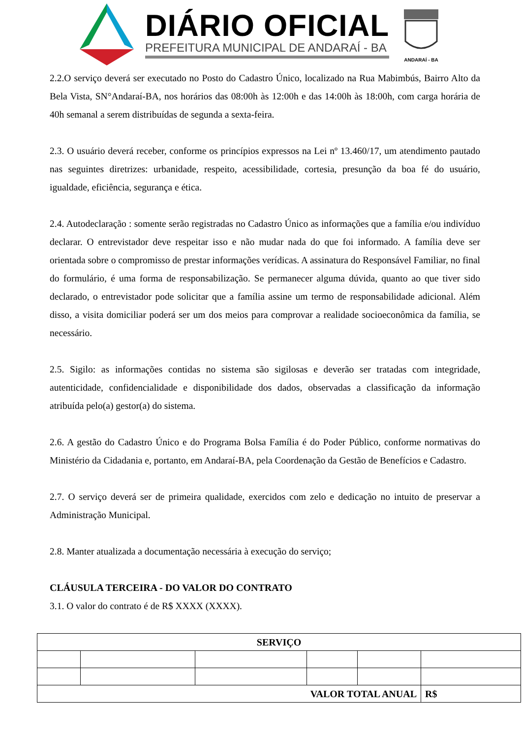DIÁRIO OFICIAL
PREFEITURA MUNICIPAL DE ANDARAÍ - BA
ANDARAÍ - BA
2.2.O serviço deverá ser executado no Posto do Cadastro Único, localizado na Rua Mabimbús, Bairro Alto da Bela Vista, SN°Andaraí-BA, nos horários das 08:00h às 12:00h e das 14:00h às 18:00h, com carga horária de 40h semanal a serem distribuídas de segunda a sexta-feira.
2.3. O usuário deverá receber, conforme os princípios expressos na Lei nº 13.460/17, um atendimento pautado nas seguintes diretrizes: urbanidade, respeito, acessibilidade, cortesia, presunção da boa fé do usuário, igualdade, eficiência, segurança e ética.
2.4. Autodeclaração : somente serão registradas no Cadastro Único as informações que a família e/ou indivíduo declarar. O entrevistador deve respeitar isso e não mudar nada do que foi informado. A família deve ser orientada sobre o compromisso de prestar informações verídicas. A assinatura do Responsável Familiar, no final do formulário, é uma forma de responsabilização. Se permanecer alguma dúvida, quanto ao que tiver sido declarado, o entrevistador pode solicitar que a família assine um termo de responsabilidade adicional. Além disso, a visita domiciliar poderá ser um dos meios para comprovar a realidade socioeconômica da família, se necessário.
2.5. Sigilo: as informações contidas no sistema são sigilosas e deverão ser tratadas com integridade, autenticidade, confidencialidade e disponibilidade dos dados, observadas a classificação da informação atribuída pelo(a) gestor(a) do sistema.
2.6. A gestão do Cadastro Único e do Programa Bolsa Família é do Poder Público, conforme normativas do Ministério da Cidadania e, portanto, em Andaraí-BA, pela Coordenação da Gestão de Benefícios e Cadastro.
2.7. O serviço deverá ser de primeira qualidade, exercidos com zelo e dedicação no intuito de preservar a Administração Municipal.
2.8. Manter atualizada a documentação necessária à execução do serviço;
CLÁUSULA TERCEIRA - DO VALOR DO CONTRATO
3.1. O valor do contrato é de R$ XXXX (XXXX).
| SERVIÇO | | | | | |
| --- | --- | --- | --- | --- | --- |
| VALOR TOTAL ANUAL | | | | | R$ |